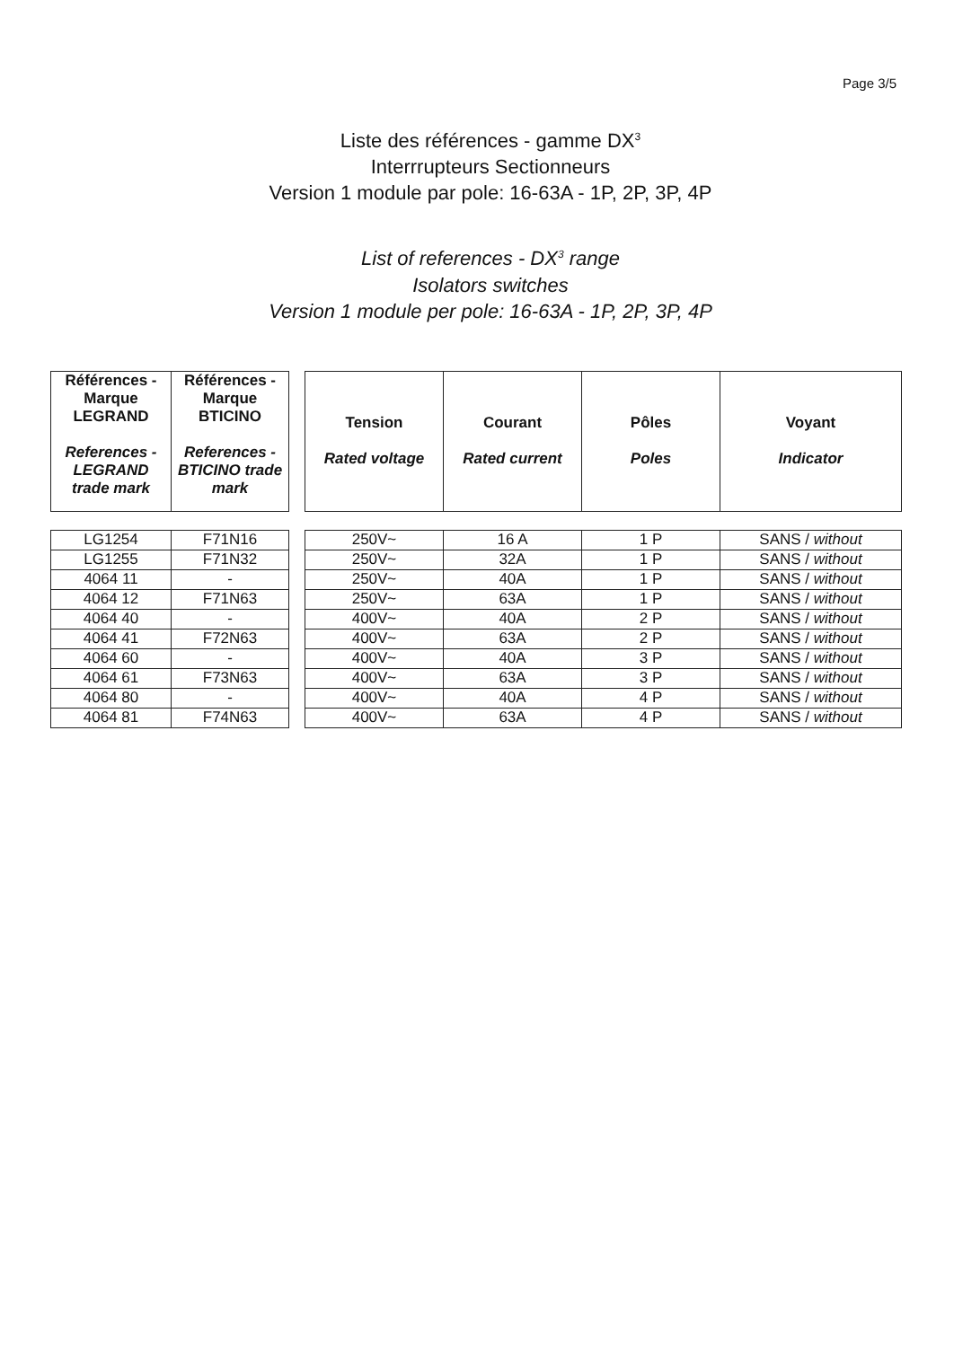Page 3/5
Liste des références - gamme DX<sup>3</sup>
Interrrupteurs Sectionneurs
Version 1 module par pole: 16-63A - 1P, 2P, 3P, 4P
List of references - DX<sup>3</sup> range
Isolators switches
Version 1 module per pole: 16-63A - 1P, 2P, 3P, 4P
| Références - Marque LEGRAND References - LEGRAND trade mark | Références - Marque BTICINO References - BTICINO trade mark |
| --- | --- |
| LG1254 | F71N16 |
| LG1255 | F71N32 |
| 4064 11 | - |
| 4064 12 | F71N63 |
| 4064 40 | - |
| 4064 41 | F72N63 |
| 4064 60 | - |
| 4064 61 | F73N63 |
| 4064 80 | - |
| 4064 81 | F74N63 |
| Tension Rated voltage | Courant Rated current | Pôles Poles | Voyant Indicator |
| --- | --- | --- | --- |
| 250V~ | 16 A | 1 P | SANS / without |
| 250V~ | 32A | 1 P | SANS / without |
| 250V~ | 40A | 1 P | SANS / without |
| 250V~ | 63A | 1 P | SANS / without |
| 400V~ | 40A | 2 P | SANS / without |
| 400V~ | 63A | 2 P | SANS / without |
| 400V~ | 40A | 3 P | SANS / without |
| 400V~ | 63A | 3 P | SANS / without |
| 400V~ | 40A | 4 P | SANS / without |
| 400V~ | 63A | 4 P | SANS / without |